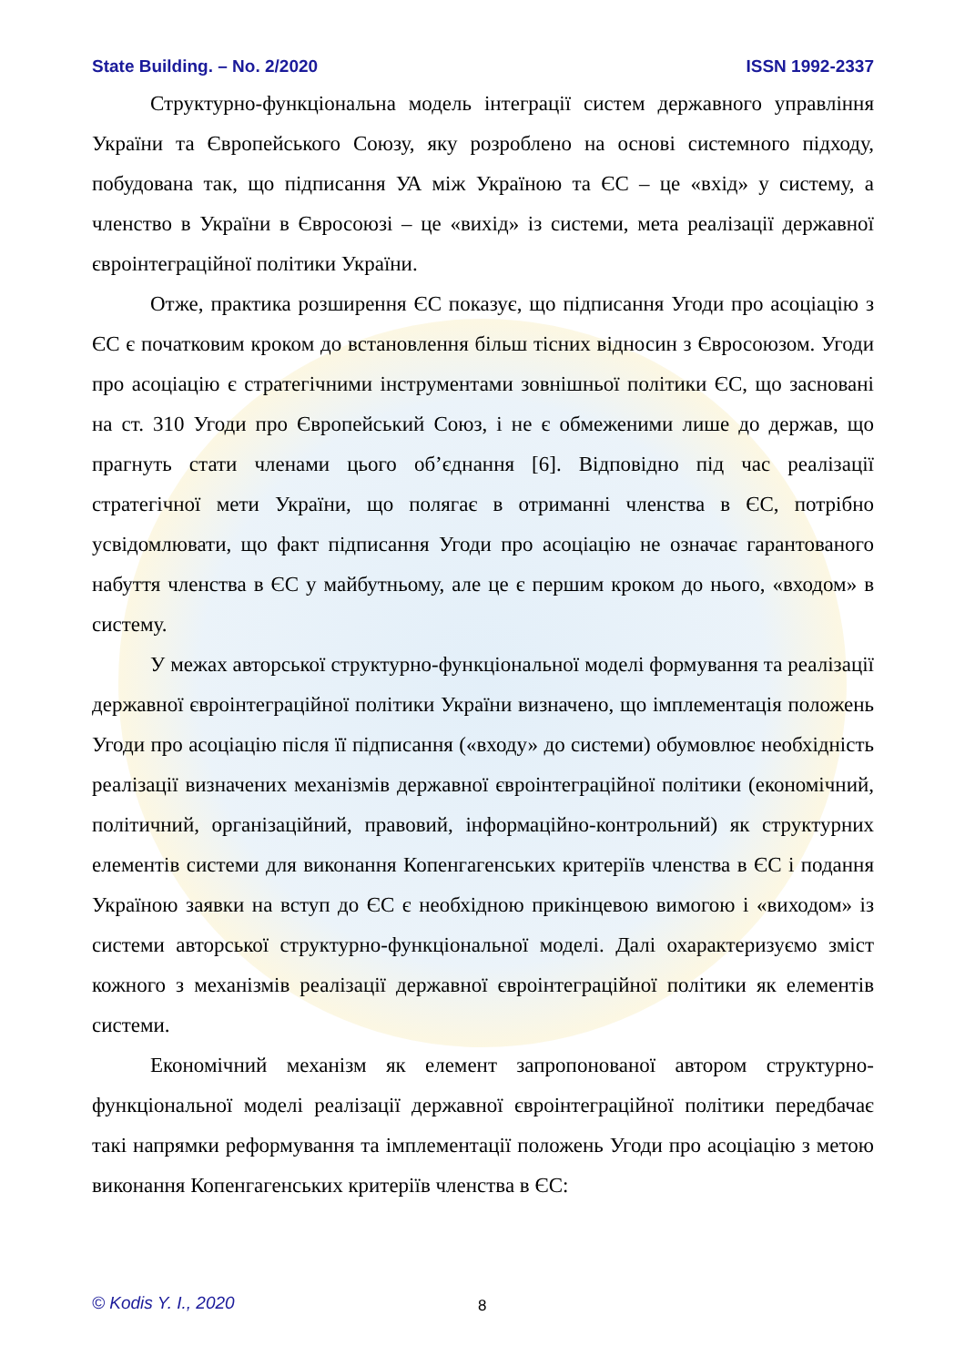State Building. – No. 2/2020 ISSN 1992-2337
Структурно-функціональна модель інтеграції систем державного управління України та Європейського Союзу, яку розроблено на основі системного підходу, побудована так, що підписання УА між Україною та ЄС – це «вхід» у систему, а членство в України в Євросоюзі – це «вихід» із системи, мета реалізації державної євроінтеграційної політики України.
Отже, практика розширення ЄС показує, що підписання Угоди про асоціацію з ЄС є початковим кроком до встановлення більш тісних відносин з Євросоюзом. Угоди про асоціацію є стратегічними інструментами зовнішньої політики ЄС, що засновані на ст. 310 Угоди про Європейський Союз, і не є обмеженими лише до держав, що прагнуть стати членами цього об’єднання [6]. Відповідно під час реалізації стратегічної мети України, що полягає в отриманні членства в ЄС, потрібно усвідомлювати, що факт підписання Угоди про асоціацію не означає гарантованого набуття членства в ЄС у майбутньому, але це є першим кроком до нього, «входом» в систему.
У межах авторської структурно-функціональної моделі формування та реалізації державної євроінтеграційної політики України визначено, що імплементація положень Угоди про асоціацію після її підписання («входу» до системи) обумовлює необхідність реалізації визначених механізмів державної євроінтеграційної політики (економічний, політичний, організаційний, правовий, інформаційно-контрольний) як структурних елементів системи для виконання Копенгагенських критеріїв членства в ЄС і подання Україною заявки на вступ до ЄС є необхідною прикінцевою вимогою і «виходом» із системи авторської структурно-функціональної моделі. Далі охарактеризуємо зміст кожного з механізмів реалізації державної євроінтеграційної політики як елементів системи.
Економічний механізм як елемент запропонованої автором структурно-функціональної моделі реалізації державної євроінтеграційної політики передбачає такі напрямки реформування та імплементації положень Угоди про асоціацію з метою виконання Копенгагенських критеріїв членства в ЄС:
© Kodis Y. I., 2020 8